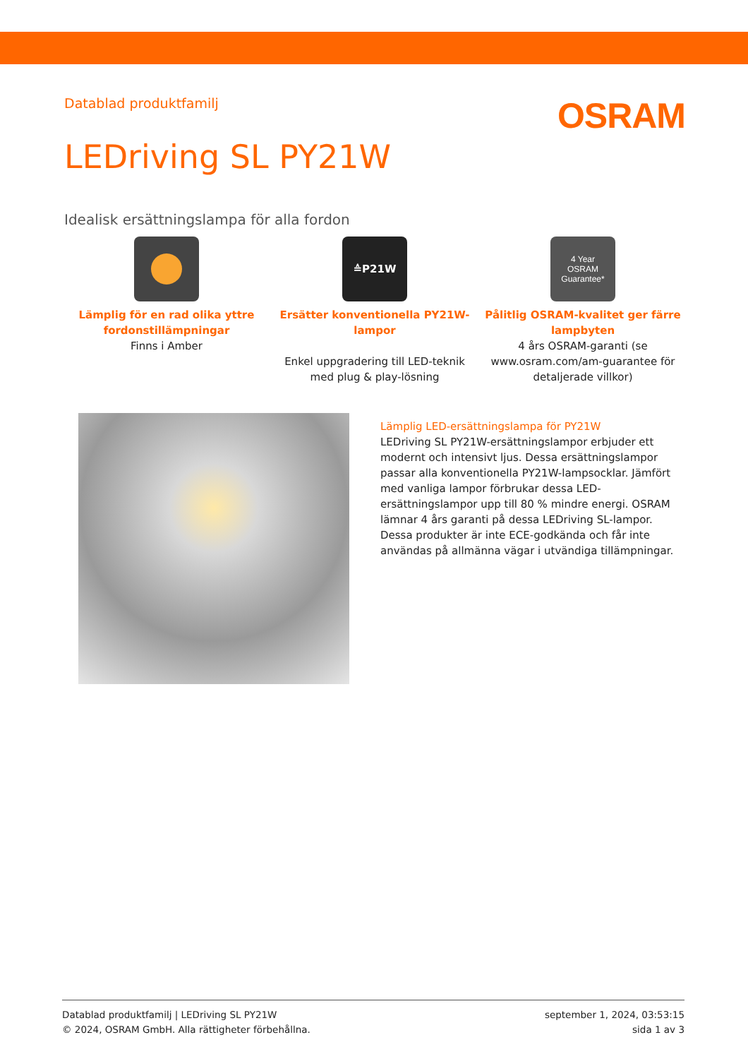Datablad produktfamilj
OSRAM
LEDriving SL PY21W
Idealisk ersättningslampa för alla fordon
Lämplig för en rad olika yttre fordonstillämpningar
Finns i Amber
≙P21W
Ersätter konventionella PY21W-lampor
Enkel uppgradering till LED-teknik med plug & play-lösning
4 Year
OSRAM
Guarantee*
Pålitlig OSRAM-kvalitet ger färre lampbyten
4 års OSRAM-garanti (se www.osram.com/am-guarantee för detaljerade villkor)
Lämplig LED-ersättningslampa för PY21W
LEDriving SL PY21W-ersättningslampor erbjuder ett modernt och intensivt ljus. Dessa ersättningslampor passar alla konventionella PY21W-lampsocklar. Jämfört med vanliga lampor förbrukar dessa LED-ersättningslampor upp till 80 % mindre energi. OSRAM lämnar 4 års garanti på dessa LEDriving SL-lampor. Dessa produkter är inte ECE-godkända och får inte användas på allmänna vägar i utvändiga tillämpningar.
Datablad produktfamilj | LEDriving SL PY21W
© 2024, OSRAM GmbH. Alla rättigheter förbehållna.
september 1, 2024, 03:53:15
sida 1 av 3